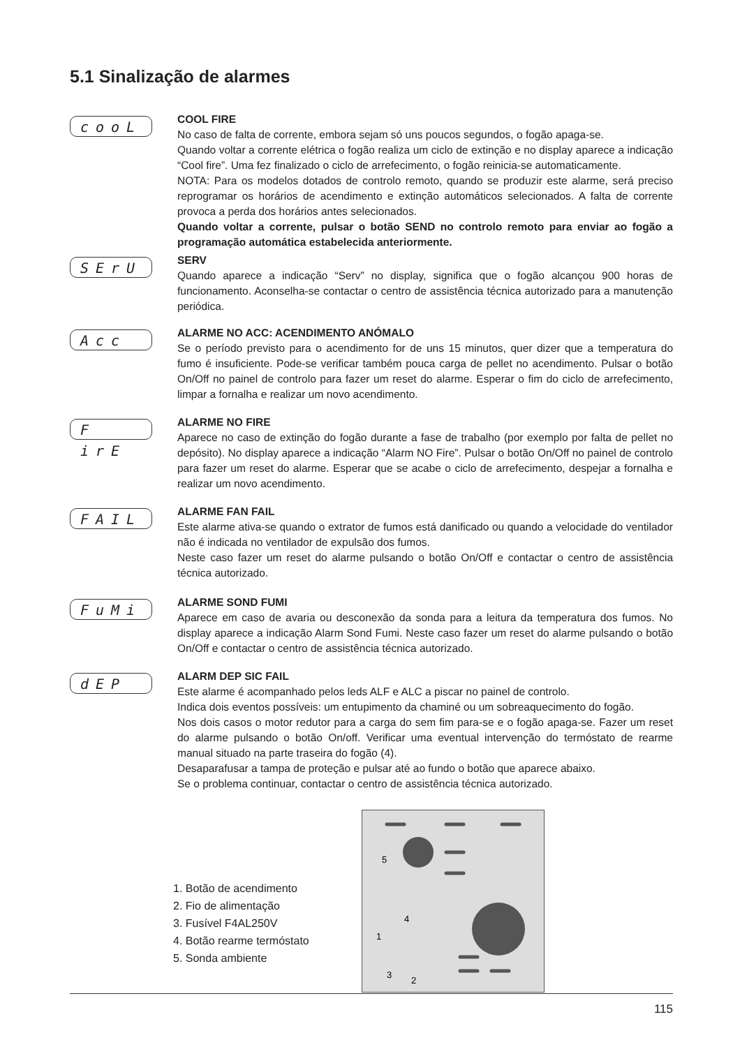5.1 Sinalização de alarmes
cooL
COOL FIRE
No caso de falta de corrente, embora sejam só uns poucos segundos, o fogão apaga-se.
Quando voltar a corrente elétrica o fogão realiza um ciclo de extinção e no display aparece a indicação “Cool fire”. Uma fez finalizado o ciclo de arrefecimento, o fogão reinicia-se automaticamente.
NOTA: Para os modelos dotados de controlo remoto, quando se produzir este alarme, será preciso reprogramar os horários de acendimento e extinção automáticos selecionados. A falta de corrente provoca a perda dos horários antes selecionados.
Quando voltar a corrente, pulsar o botão SEND no controlo remoto para enviar ao fogão a programação automática estabelecida anteriormente.
SErU
SERV
Quando aparece a indicação “Serv” no display, significa que o fogão alcançou 900 horas de funcionamento. Aconselha-se contactar o centro de assistência técnica autorizado para a manutenção periódica.
Acc
ALARME NO ACC: ACENDIMENTO ANÓMALO
Se o período previsto para o acendimento for de uns 15 minutos, quer dizer que a temperatura do fumo é insuficiente. Pode-se verificar também pouca carga de pellet no acendimento. Pulsar o botão On/Off no painel de controlo para fazer um reset do alarme. Esperar o fim do ciclo de arrefecimento, limpar a fornalha e realizar um novo acendimento.
F irE
ALARME NO FIRE
Aparece no caso de extinção do fogão durante a fase de trabalho (por exemplo por falta de pellet no depósito). No display aparece a indicação “Alarm NO Fire”. Pulsar o botão On/Off no painel de controlo para fazer um reset do alarme. Esperar que se acabe o ciclo de arrefecimento, despejar a fornalha e realizar um novo acendimento.
FAIL
ALARME FAN FAIL
Este alarme ativa-se quando o extrator de fumos está danificado ou quando a velocidade do ventilador não é indicada no ventilador de expulsão dos fumos.
Neste caso fazer um reset do alarme pulsando o botão On/Off e contactar o centro de assistência técnica autorizado.
FuMi
ALARME SOND FUMI
Aparece em caso de avaria ou desconexão da sonda para a leitura da temperatura dos fumos. No display aparece a indicação Alarm Sond Fumi. Neste caso fazer um reset do alarme pulsando o botão On/Off e contactar o centro de assistência técnica autorizado.
dEP
ALARM DEP SIC FAIL
Este alarme é acompanhado pelos leds ALF e ALC a piscar no painel de controlo.
Indica dois eventos possíveis: um entupimento da chaminé ou um sobreaquecimento do fogão.
Nos dois casos o motor redutor para a carga do sem fim para-se e o fogão apaga-se. Fazer um reset do alarme pulsando o botão On/off. Verificar uma eventual intervenção do termóstato de rearme manual situado na parte traseira do fogão (4).
Desaparafusar a tampa de proteção e pulsar até ao fundo o botão que aparece abaixo.
Se o problema continuar, contactar o centro de assistência técnica autorizado.
1. Botão de acendimento
2. Fio de alimentação
3. Fusível F4AL250V
4. Botão rearme termóstato
5. Sonda ambiente
5
4
1
2
3
115